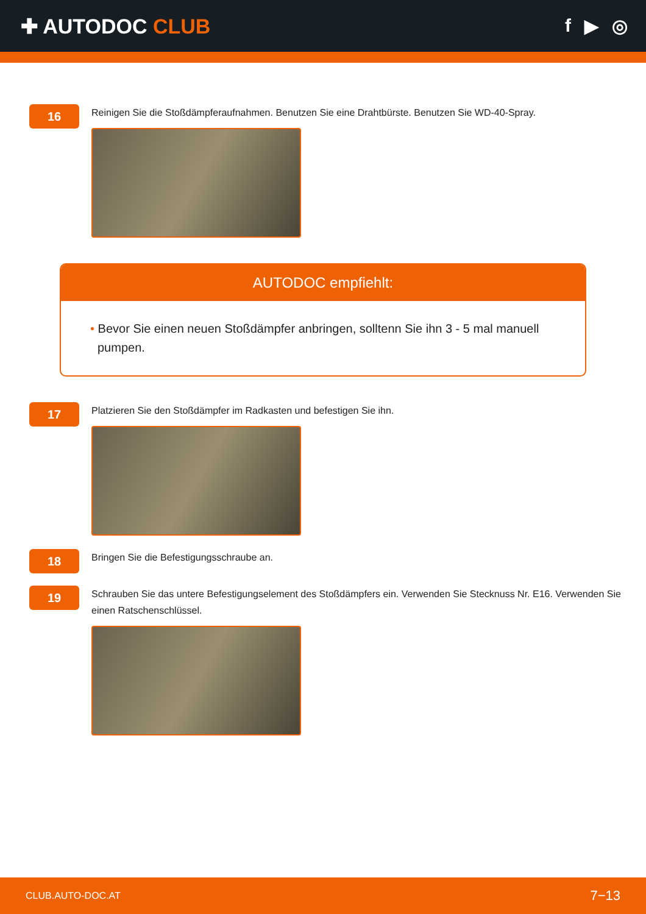✚ AUTODOC CLUB f ▶ ◎
16
Reinigen Sie die Stoßdämpferaufnahmen. Benutzen Sie eine Drahtbürste. Benutzen Sie WD-40-Spray.
AUTODOC empfiehlt:
• Bevor Sie einen neuen Stoßdämpfer anbringen, solltenn Sie ihn 3 - 5 mal manuell pumpen.
17
Platzieren Sie den Stoßdämpfer im Radkasten und befestigen Sie ihn.
18
Bringen Sie die Befestigungsschraube an.
19
Schrauben Sie das untere Befestigungselement des Stoßdämpfers ein. Verwenden Sie Stecknuss Nr. E16. Verwenden Sie einen Ratschenschlüssel.
CLUB.AUTO-DOC.AT 7−13